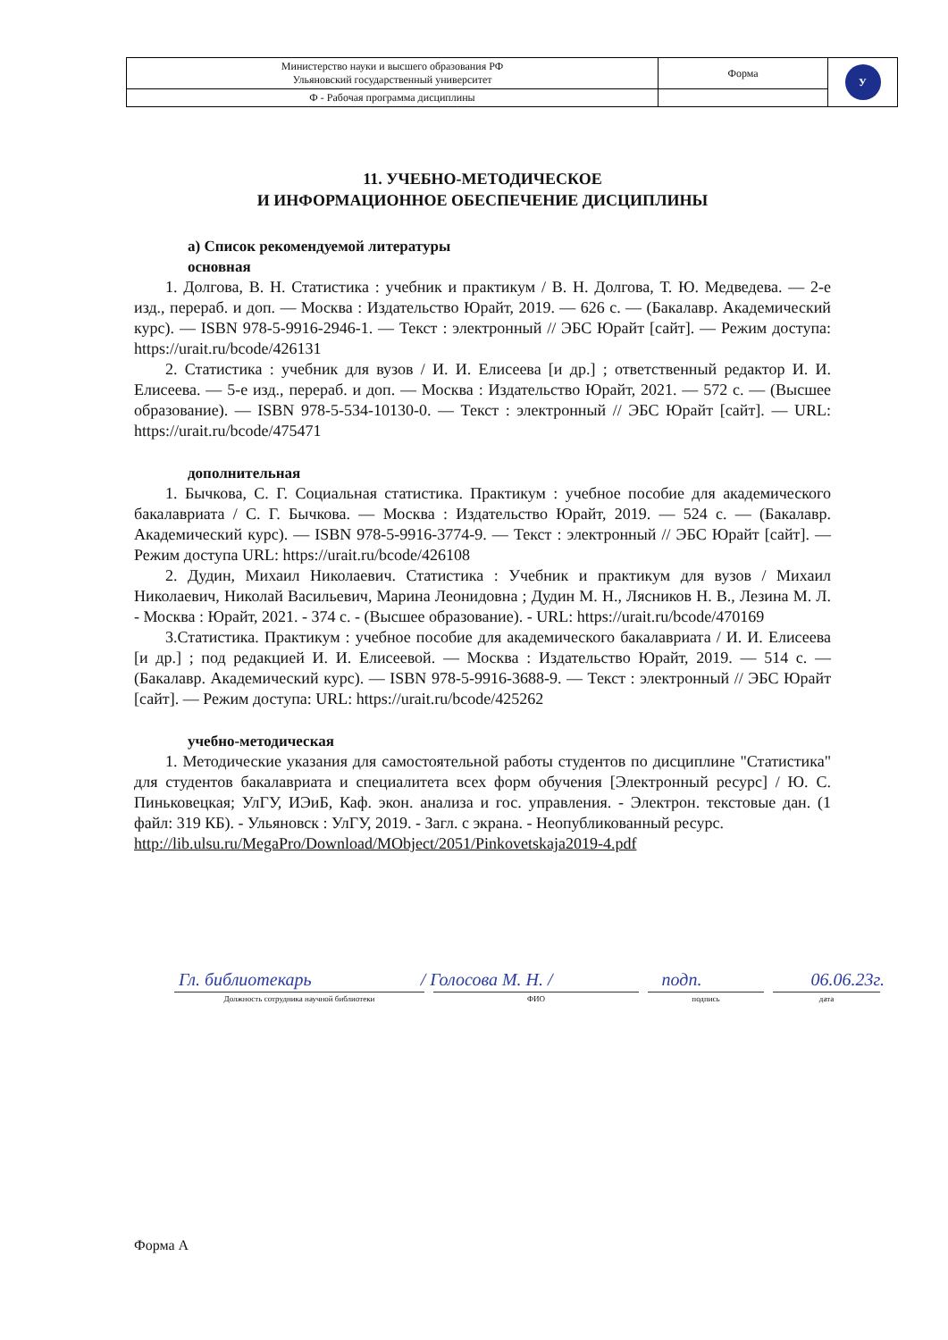| Министерство науки и высшего образования РФ Ульяновский государственный университет | Форма | У |
| Ф - Рабочая программа дисциплины | | |
11. УЧЕБНО-МЕТОДИЧЕСКОЕ
И ИНФОРМАЦИОННОЕ ОБЕСПЕЧЕНИЕ ДИСЦИПЛИНЫ
а) Список рекомендуемой литературы
основная
1. Долгова, В. Н. Статистика : учебник и практикум / В. Н. Долгова, Т. Ю. Медведева. — 2-е изд., перераб. и доп. — Москва : Издательство Юрайт, 2019. — 626 с. — (Бакалавр. Академический курс). — ISBN 978-5-9916-2946-1. — Текст : электронный // ЭБС Юрайт [сайт]. — Режим доступа: https://urait.ru/bcode/426131
2. Статистика : учебник для вузов / И. И. Елисеева [и др.] ; ответственный редактор И. И. Елисеева. — 5-е изд., перераб. и доп. — Москва : Издательство Юрайт, 2021. — 572 с. — (Высшее образование). — ISBN 978-5-534-10130-0. — Текст : электронный // ЭБС Юрайт [сайт]. — URL: https://urait.ru/bcode/475471
дополнительная
1. Бычкова, С. Г. Социальная статистика. Практикум : учебное пособие для академического бакалавриата / С. Г. Бычкова. — Москва : Издательство Юрайт, 2019. — 524 с. — (Бакалавр. Академический курс). — ISBN 978-5-9916-3774-9. — Текст : электронный // ЭБС Юрайт [сайт]. — Режим доступа URL: https://urait.ru/bcode/426108
2. Дудин, Михаил Николаевич. Статистика : Учебник и практикум для вузов / Михаил Николаевич, Николай Васильевич, Марина Леонидовна ; Дудин М. Н., Лясников Н. В., Лезина М. Л. - Москва : Юрайт, 2021. - 374 с. - (Высшее образование). - URL: https://urait.ru/bcode/470169
3.Статистика. Практикум : учебное пособие для академического бакалавриата / И. И. Елисеева [и др.] ; под редакцией И. И. Елисеевой. — Москва : Издательство Юрайт, 2019. — 514 с. — (Бакалавр. Академический курс). — ISBN 978-5-9916-3688-9. — Текст : электронный // ЭБС Юрайт [сайт]. — Режим доступа: URL: https://urait.ru/bcode/425262
учебно-методическая
1. Методические указания для самостоятельной работы студентов по дисциплине "Статистика" для студентов бакалавриата и специалитета всех форм обучения [Электронный ресурс] / Ю. С. Пиньковецкая; УлГУ, ИЭиБ, Каф. экон. анализа и гос. управления. - Электрон. текстовые дан. (1 файл: 319 КБ). - Ульяновск : УлГУ, 2019. - Загл. с экрана. - Неопубликованный ресурс.
http://lib.ulsu.ru/MegaPro/Download/MObject/2051/Pinkovetskaja2019-4.pdf
Гл. библиотекарь / Голосова М. Н. / подп. 06.06.23г.
Должность сотрудника научной библиотеки ФИО подпись дата
Форма А